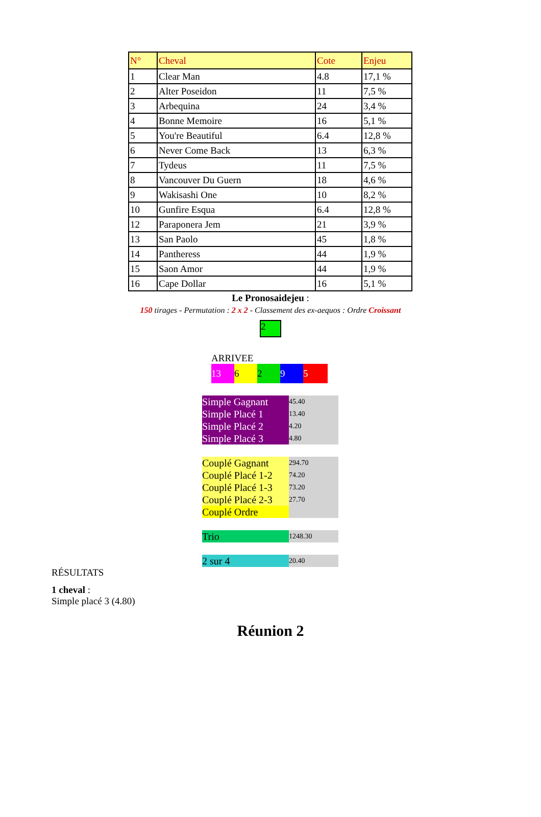| N° | Cheval | Cote | Enjeu |
| --- | --- | --- | --- |
| 1 | Clear Man | 4.8 | 17,1 % |
| 2 | Alter Poseidon | 11 | 7,5 % |
| 3 | Arbequina | 24 | 3,4 % |
| 4 | Bonne Memoire | 16 | 5,1 % |
| 5 | You're Beautiful | 6.4 | 12,8 % |
| 6 | Never Come Back | 13 | 6,3 % |
| 7 | Tydeus | 11 | 7,5 % |
| 8 | Vancouver Du Guern | 18 | 4,6 % |
| 9 | Wakisashi One | 10 | 8,2 % |
| 10 | Gunfire Esqua | 6.4 | 12,8 % |
| 12 | Paraponera Jem | 21 | 3,9 % |
| 13 | San Paolo | 45 | 1,8 % |
| 14 | Pantheress | 44 | 1,9 % |
| 15 | Saon Amor | 44 | 1,9 % |
| 16 | Cape Dollar | 16 | 5,1 % |
Le Pronosaidejeu :
150 tirages - Permutation : 2 x 2 - Classement des ex-aequos : Ordre Croissant
2
ARRIVEE
13 6 2 9 5
| Simple Gagnant | 45.40 |
| Simple Placé 1 | 13.40 |
| Simple Placé 2 | 4.20 |
| Simple Placé 3 | 4.80 |
| Couplé Gagnant | 294.70 |
| Couplé Placé 1-2 | 74.20 |
| Couplé Placé 1-3 | 73.20 |
| Couplé Placé 2-3 | 27.70 |
| Couplé Ordre | |
| Trio | 1248.30 |
| 2 sur 4 | 20.40 |
RÉSULTATS
1 cheval :
Simple placé 3 (4.80)
Réunion 2